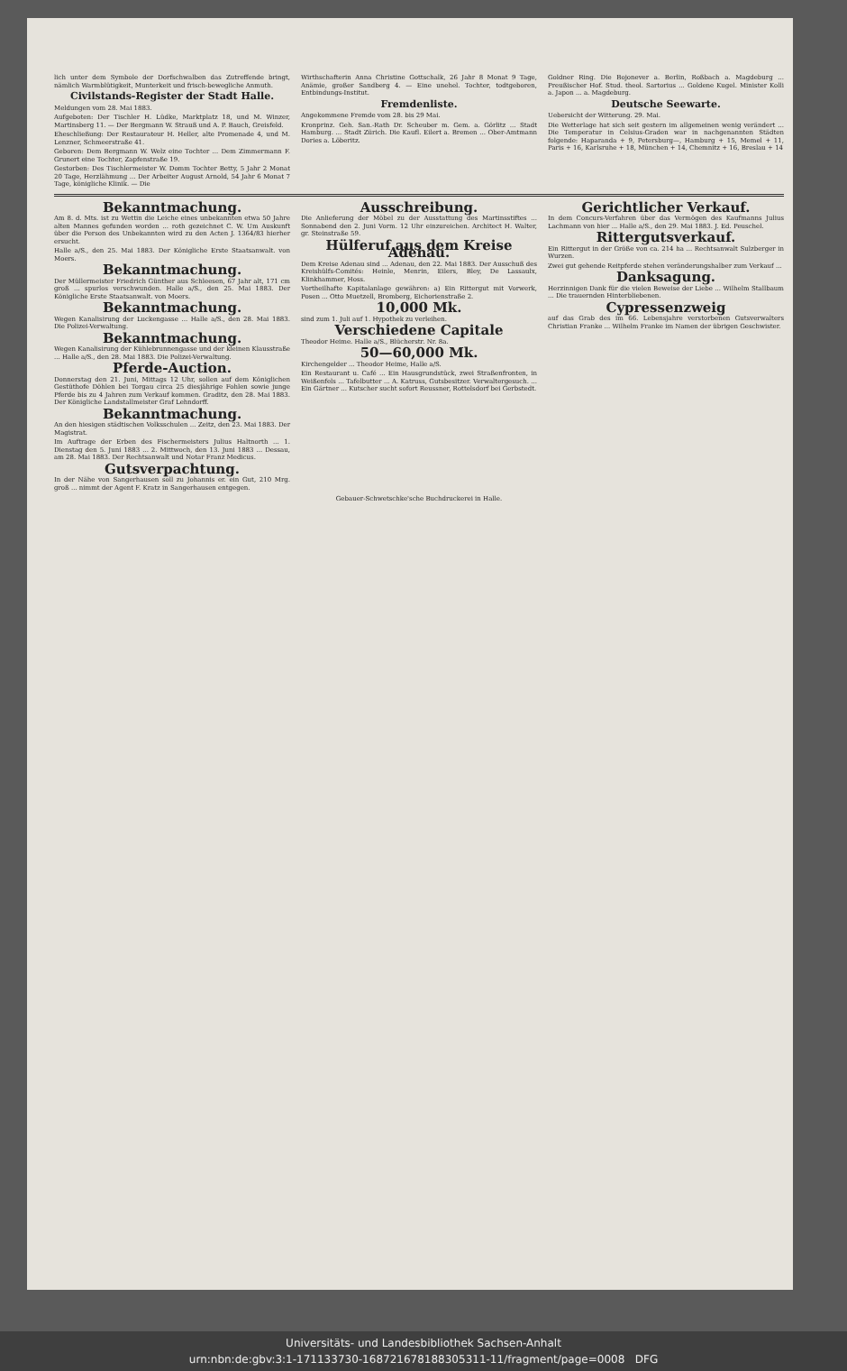lich unter dem Symbole der Dorfschwalben das Zutreffende bringt, nämlich Warmblütigkeit, Munterkeit und frisch-bewegliche Anmuth.
Civilstands-Register der Stadt Halle.
Meldungen vom 28. Mai 1883.
Aufgeboten: Der Tischler H. Lüdke, Marktplatz 18, und M. Winzer, Martinsberg 11. — Der Bergmann W. Strauß und A. P. Bauch, Greisfeld.
Eheschließung: Der Restaurateur H. Heller, alte Promenade 4, und M. Lenzner, Schmeerstraße 41.
Geboren: Dem Bergmann W. Welz eine Tochter ... Dem Zimmermann F. Grunert eine Tochter, Zapfenstraße 19.
Gestorben: Des Tischlermeister W. Domm Tochter Betty, 5 Jahr 2 Monat 20 Tage, Herzlähmung ... Der Arbeiter August Arnold, 54 Jahr 6 Monat 7 Tage, königliche Klinik. — Die
Wirthschafterin Anna Christine Gottschalk, 26 Jahr 8 Monat 9 Tage, Anämie, großer Sandberg 4. — Eine unehel. Tochter, todtgeboren, Entbindungs-Institut.
Fremdenliste.
Angekommene Fremde vom 28. bis 29 Mai.
Kronprinz. Geh. San.-Rath Dr. Scheuber m. Gem. a. Görlitz ... Stadt Hamburg. ... Stadt Zürich. Die Kaufl. Eilert a. Bremen ... Ober-Amtmann Dories a. Löberitz.
Goldner Ring. Die Bojonever a. Berlin, Roßbach a. Magdeburg ... Preußischer Hof. Stud. theol. Sartorius ... Goldene Kugel. Minister Kolli a. Japon ... a. Magdeburg.
Deutsche Seewarte.
Uebersicht der Witterung. 29. Mai.
Die Wetterlage hat sich seit gestern im allgemeinen wenig verändert ... Die Temperatur in Celsius-Graden war in nachgenannten Städten folgende: Haparanda + 9, Petersburg—, Hamburg + 15, Memel + 11, Paris + 16, Karlsruhe + 18, München + 14, Chemnitz + 16, Breslau + 14
Bekanntmachung.
Am 8. d. Mts. ist zu Wettin die Leiche eines unbekannten etwa 50 Jahre alten Mannes gefunden worden ... roth gezeichnet C. W. Um Auskunft über die Person des Unbekannten wird zu den Acten J. 1364/83 hierher ersucht.
Halle a/S., den 25. Mai 1883. Der Königliche Erste Staatsanwalt. von Moers.
Bekanntmachung.
Der Müllermeister Friedrich Günther aus Schleesen, 67 Jahr alt, 171 cm groß ... spurlos verschwunden. Halle a/S., den 25. Mai 1883. Der Königliche Erste Staatsanwalt. von Moers.
Bekanntmachung.
Wegen Kanalisirung der Luckengasse ... Halle a/S., den 28. Mai 1883. Die Polizei-Verwaltung.
Bekanntmachung.
Wegen Kanalisirung der Kühlebrunnengasse und der kleinen Klausstraße ... Halle a/S., den 28. Mai 1883. Die Polizei-Verwaltung.
Pferde-Auction.
Donnerstag den 21. Juni, Mittags 12 Uhr, sollen auf dem Königlichen Gestüthofe Döhlen bei Torgau circa 25 diesjährige Fohlen sowie junge Pferde bis zu 4 Jahren zum Verkauf kommen. Graditz, den 28. Mai 1883. Der Königliche Landstallmeister Graf Lehndorff.
Bekanntmachung.
An den hiesigen städtischen Volksschulen ... Zeitz, den 23. Mai 1883. Der Magistrat.
Im Auftrage der Erben des Fischermeisters Julius Haltnorth ... 1. Dienstag den 5. Juni 1883 ... 2. Mittwoch, den 13. Juni 1883 ... Dessau, am 28. Mai 1883. Der Rechtsanwalt und Notar Franz Medicus.
Gutsverpachtung.
In der Nähe von Sangerhausen soll zu Johannis er. ein Gut, 210 Mrg. groß ... nimmt der Agent F. Kratz in Sangerhausen entgegen.
Ausschreibung.
Die Anlieferung der Möbel zu der Ausstattung des Martinsstiftes ... Sonnabend den 2. Juni Vorm. 12 Uhr einzureichen. Architect H. Walter, gr. Steinstraße 59.
Hülferuf aus dem Kreise Adenau.
Dem Kreise Adenau sind ... Adenau, den 22. Mai 1883. Der Ausschuß des Kreishülfs-Comités: Heinle, Menrin, Eilers, Bley, De Lassaulx, Klinkhammer, Hoss.
Vortheilhafte Kapitalanlage gewähren: a) Ein Rittergut mit Vorwerk, Posen ... Otto Muetzell, Bromberg, Eichorienstraße 2.
10,000 Mk.
sind zum 1. Juli auf 1. Hypothek zu verleihen.
Verschiedene Capitale
Theodor Heime. Halle a/S., Blücherstr. Nr. 8a.
50—60,000 Mk.
Kirchengelder ... Theodor Heime, Halle a/S.
Ein Restaurant u. Café ... Ein Hausgrundstück, zwei Straßenfronten, in Weißenfels ... Tafelbutter ... A. Katruss, Gutsbesitzer. Verwaltergesuch. ... Ein Gärtner ... Kutscher sucht sofort Reussner, Rottelsdorf bei Gerbstedt.
Gerichtlicher Verkauf.
In dem Concurs-Verfahren über das Vermögen des Kaufmanns Julius Lachmann von hier ... Halle a/S., den 29. Mai 1883. J. Ed. Peuschel.
Rittergutsverkauf.
Ein Rittergut in der Größe von ca. 214 ha ... Rechtsanwalt Sulzberger in Wurzen.
Zwei gut gehende Reitpferde stehen veränderungshalber zum Verkauf ...
Danksagung.
Herzinnigen Dank für die vielen Beweise der Liebe ... Wilhelm Stallbaum ... Die trauernden Hinterbliebenen.
Cypressenzweig
auf das Grab des im 66. Lebensjahre verstorbenen Gutsverwalters Christian Franke ... Wilhelm Franke im Namen der übrigen Geschwister.
Gebauer-Schwetschke'sche Buchdruckerei in Halle.
Universitäts- und Landesbibliothek Sachsen-Anhalt
urn:nbn:de:gbv:3:1-171133730-16872167818830531​1-11/fragment/page=0008 DFG